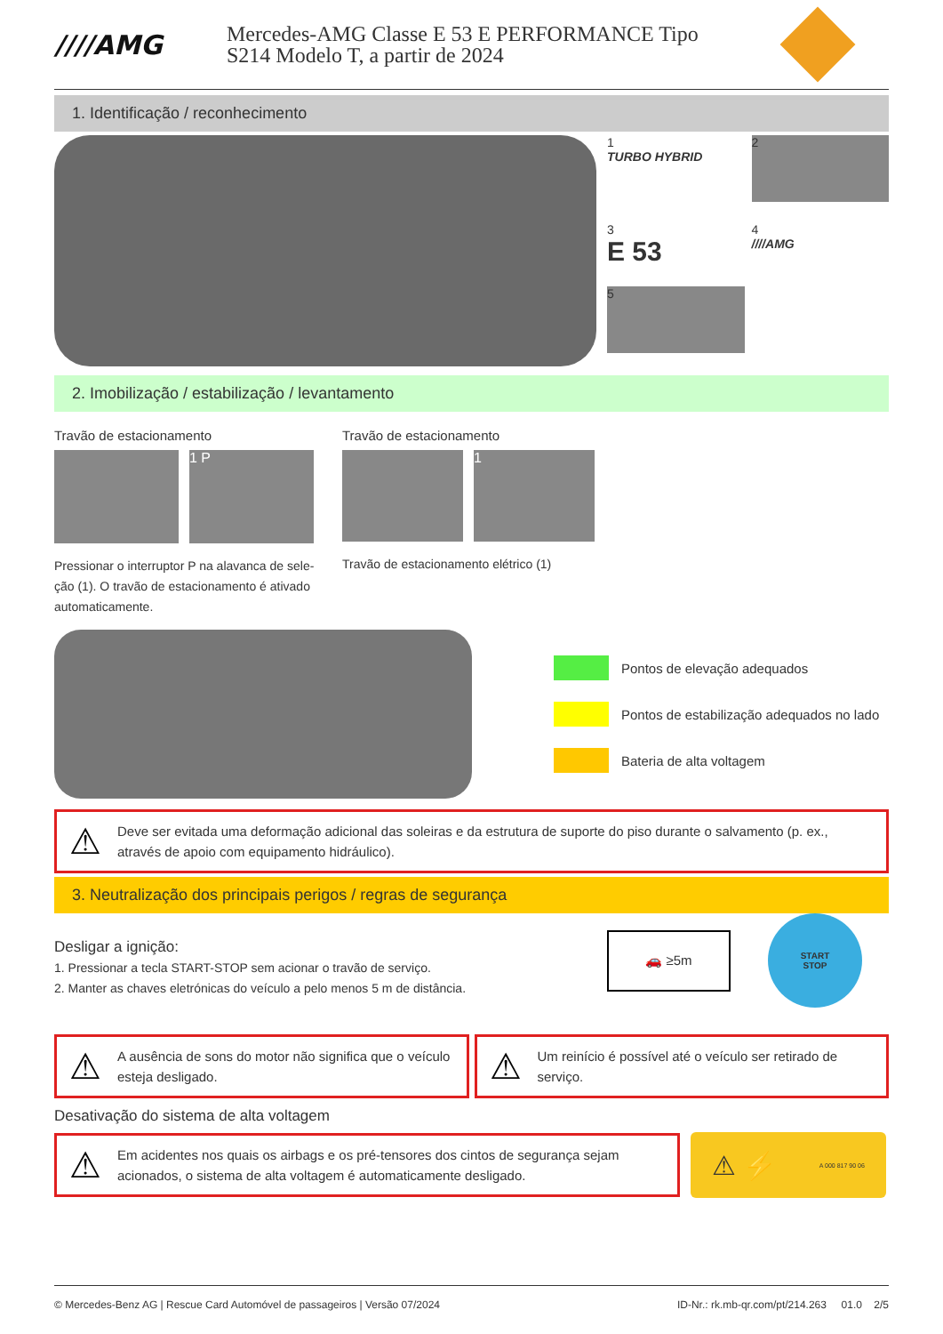////AMG
Mercedes-AMG Classe E 53 E PERFORMANCE Tipo
S214 Modelo T, a partir de 2024
1. Identificação / reconhecimento
1
TURBO HYBRID
2
3
E 53
4
////AMG
5
2. Imobilização / estabilização / levantamento
Travão de estacionamento
1 P
Pressionar o interruptor P na alavanca de sele-ção (1). O travão de estacionamento é ativado automaticamente.
Travão de estacionamento
1
Travão de estacionamento elétrico (1)
Pontos de elevação adequados
Pontos de estabilização adequados no lado
Bateria de alta voltagem
⚠ Deve ser evitada uma deformação adicional das soleiras e da estrutura de suporte do piso durante o salvamento (p. ex., através de apoio com equipamento hidráulico).
3. Neutralização dos principais perigos / regras de segurança
Desligar a ignição:
1. Pressionar a tecla START-STOP sem acionar o travão de serviço.
2. Manter as chaves eletrónicas do veículo a pelo menos 5 m de distância.
🚗 ≥5m
START
STOP
⚠ A ausência de sons do motor não significa que o veículo esteja desligado.
⚠ Um reinício é possível até o veículo ser retirado de serviço.
Desativação do sistema de alta voltagem
⚠ Em acidentes nos quais os airbags e os pré-tensores dos cintos de segurança sejam acionados, o sistema de alta voltagem é automaticamente desligado.
⚠ ⚡ A 000 817 90 06
© Mercedes-Benz AG | Rescue Card Automóvel de passageiros | Versão 07/2024 ID-Nr.: rk.mb-qr.com/pt/214.263 01.0 2/5